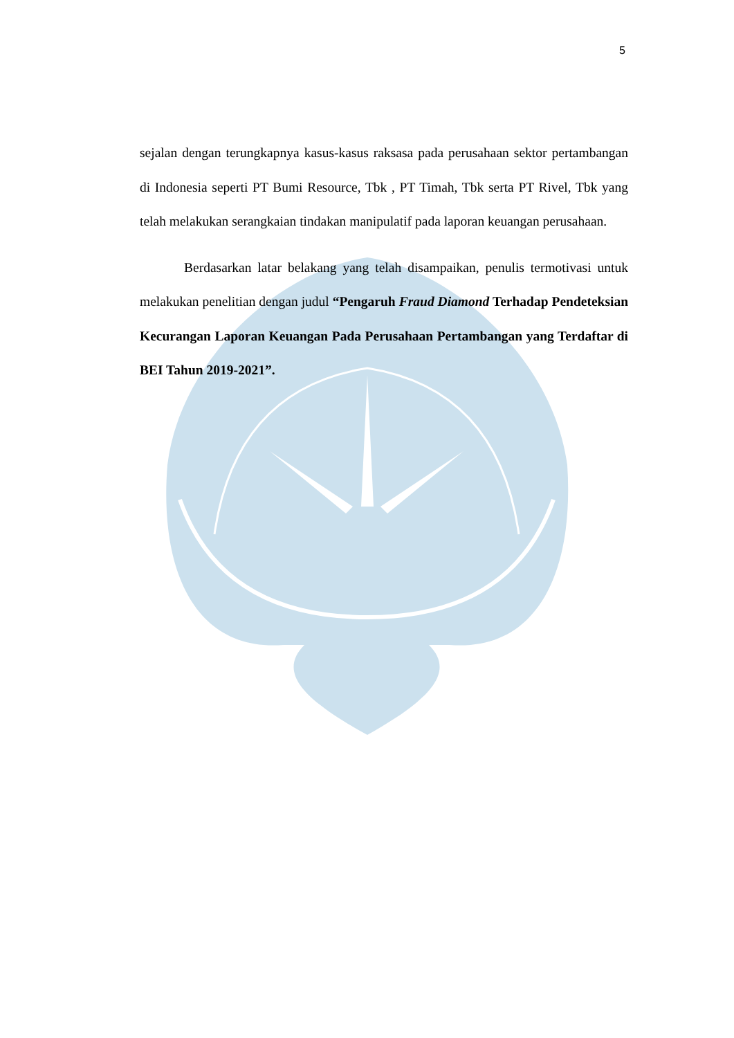5
sejalan dengan terungkapnya kasus-kasus raksasa pada perusahaan sektor pertambangan di Indonesia seperti PT Bumi Resource, Tbk , PT Timah, Tbk serta PT Rivel, Tbk yang telah melakukan serangkaian tindakan manipulatif pada laporan keuangan perusahaan.
Berdasarkan latar belakang yang telah disampaikan, penulis termotivasi untuk melakukan penelitian dengan judul “Pengaruh Fraud Diamond Terhadap Pendeteksian Kecurangan Laporan Keuangan Pada Perusahaan Pertambangan yang Terdaftar di BEI Tahun 2019-2021”.